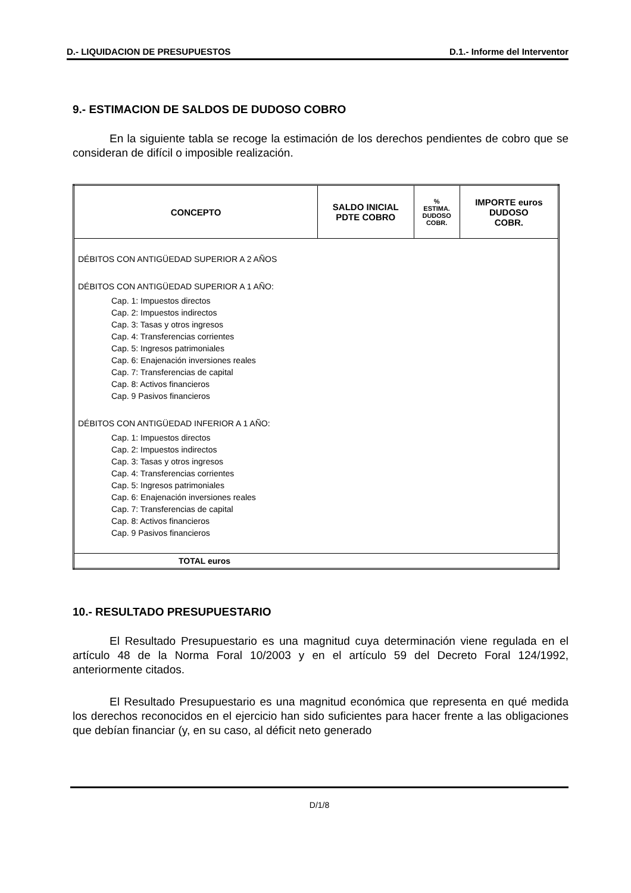D.- LIQUIDACION DE PRESUPUESTOS D.1.- Informe del Interventor
9.- ESTIMACION DE SALDOS DE DUDOSO COBRO
En la siguiente tabla se recoge la estimación de los derechos pendientes de cobro que se consideran de difícil o imposible realización.
| CONCEPTO | SALDO INICIAL PDTE COBRO | % ESTIMA. DUDOSO COBR. | IMPORTE euros DUDOSO COBR. |
| --- | --- | --- | --- |
| DÉBITOS CON ANTIGÜEDAD SUPERIOR A 2 AÑOS | | | |
| DÉBITOS CON ANTIGÜEDAD SUPERIOR A 1 AÑO: | | | |
| Cap. 1: Impuestos directos Cap. 2: Impuestos indirectos Cap. 3: Tasas y otros ingresos Cap. 4: Transferencias corrientes Cap. 5: Ingresos patrimoniales Cap. 6: Enajenación inversiones reales Cap. 7: Transferencias de capital Cap. 8: Activos financieros Cap. 9 Pasivos financieros | | | |
| DÉBITOS CON ANTIGÜEDAD INFERIOR A 1 AÑO: | | | |
| Cap. 1: Impuestos directos Cap. 2: Impuestos indirectos Cap. 3: Tasas y otros ingresos Cap. 4: Transferencias corrientes Cap. 5: Ingresos patrimoniales Cap. 6: Enajenación inversiones reales Cap. 7: Transferencias de capital Cap. 8: Activos financieros Cap. 9 Pasivos financieros | | | |
| TOTAL euros | | | |
10.- RESULTADO PRESUPUESTARIO
El Resultado Presupuestario es una magnitud cuya determinación viene regulada en el artículo 48 de la Norma Foral 10/2003 y en el artículo 59 del Decreto Foral 124/1992, anteriormente citados.
El Resultado Presupuestario es una magnitud económica que representa en qué medida los derechos reconocidos en el ejercicio han sido suficientes para hacer frente a las obligaciones que debían financiar (y, en su caso, al déficit neto generado
D/1/8